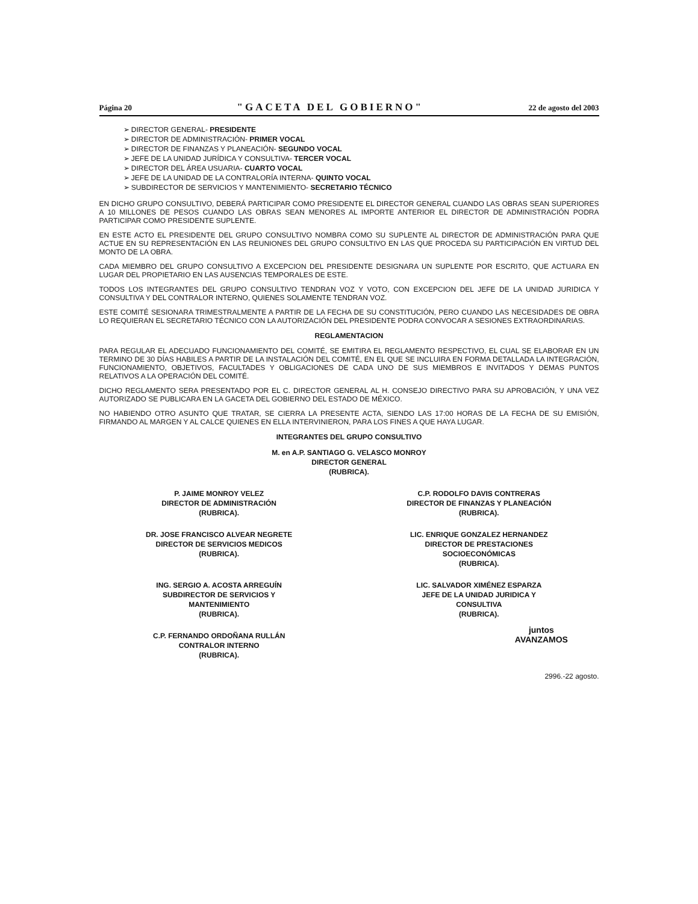Página 20 "GACETA DEL GOBIERNO" 22 de agosto del 2003
➢ DIRECTOR GENERAL- PRESIDENTE
➢ DIRECTOR DE ADMINISTRACIÓN- PRIMER VOCAL
➢ DIRECTOR DE FINANZAS Y PLANEACIÓN- SEGUNDO VOCAL
➢ JEFE DE LA UNIDAD JURÍDICA Y CONSULTIVA- TERCER VOCAL
➢ DIRECTOR DEL ÁREA USUARIA- CUARTO VOCAL
➢ JEFE DE LA UNIDAD DE LA CONTRALORÍA INTERNA- QUINTO VOCAL
➢ SUBDIRECTOR DE SERVICIOS Y MANTENIMIENTO- SECRETARIO TÉCNICO
EN DICHO GRUPO CONSULTIVO, DEBERÁ PARTICIPAR COMO PRESIDENTE EL DIRECTOR GENERAL CUANDO LAS OBRAS SEAN SUPERIORES A 10 MILLONES DE PESOS CUANDO LAS OBRAS SEAN MENORES AL IMPORTE ANTERIOR EL DIRECTOR DE ADMINISTRACIÓN PODRA PARTICIPAR COMO PRESIDENTE SUPLENTE.
EN ESTE ACTO EL PRESIDENTE DEL GRUPO CONSULTIVO NOMBRA COMO SU SUPLENTE AL DIRECTOR DE ADMINISTRACIÓN PARA QUE ACTUE EN SU REPRESENTACIÓN EN LAS REUNIONES DEL GRUPO CONSULTIVO EN LAS QUE PROCEDA SU PARTICIPACIÓN EN VIRTUD DEL MONTO DE LA OBRA.
CADA MIEMBRO DEL GRUPO CONSULTIVO A EXCEPCION DEL PRESIDENTE DESIGNARA UN SUPLENTE POR ESCRITO, QUE ACTUARA EN LUGAR DEL PROPIETARIO EN LAS AUSENCIAS TEMPORALES DE ESTE.
TODOS LOS INTEGRANTES DEL GRUPO CONSULTIVO TENDRAN VOZ Y VOTO, CON EXCEPCION DEL JEFE DE LA UNIDAD JURIDICA Y CONSULTIVA Y DEL CONTRALOR INTERNO, QUIENES SOLAMENTE TENDRAN VOZ.
ESTE COMITÉ SESIONARA TRIMESTRALMENTE A PARTIR DE LA FECHA DE SU CONSTITUCIÓN, PERO CUANDO LAS NECESIDADES DE OBRA LO REQUIERAN EL SECRETARIO TÉCNICO CON LA AUTORIZACIÓN DEL PRESIDENTE PODRA CONVOCAR A SESIONES EXTRAORDINARIAS.
REGLAMENTACION
PARA REGULAR EL ADECUADO FUNCIONAMIENTO DEL COMITÉ, SE EMITIRA EL REGLAMENTO RESPECTIVO, EL CUAL SE ELABORAR EN UN TERMINO DE 30 DÍAS HABILES A PARTIR DE LA INSTALACIÓN DEL COMITÉ, EN EL QUE SE INCLUIRA EN FORMA DETALLADA LA INTEGRACIÓN, FUNCIONAMIENTO, OBJETIVOS, FACULTADES Y OBLIGACIONES DE CADA UNO DE SUS MIEMBROS E INVITADOS Y DEMAS PUNTOS RELATIVOS A LA OPERACIÓN DEL COMITÉ.
DICHO REGLAMENTO SERA PRESENTADO POR EL C. DIRECTOR GENERAL AL H. CONSEJO DIRECTIVO PARA SU APROBACIÓN, Y UNA VEZ AUTORIZADO SE PUBLICARA EN LA GACETA DEL GOBIERNO DEL ESTADO DE MÉXICO.
NO HABIENDO OTRO ASUNTO QUE TRATAR, SE CIERRA LA PRESENTE ACTA, SIENDO LAS 17:00 HORAS DE LA FECHA DE SU EMISIÓN, FIRMANDO AL MARGEN Y AL CALCE QUIENES EN ELLA INTERVINIERON, PARA LOS FINES A QUE HAYA LUGAR.
INTEGRANTES DEL GRUPO CONSULTIVO
M. en A.P. SANTIAGO G. VELASCO MONROY
DIRECTOR GENERAL
(RUBRICA).
P. JAIME MONROY VELEZ
DIRECTOR DE ADMINISTRACIÓN
(RUBRICA).
C.P. RODOLFO DAVIS CONTRERAS
DIRECTOR DE FINANZAS Y PLANEACIÓN
(RUBRICA).
DR. JOSE FRANCISCO ALVEAR NEGRETE
DIRECTOR DE SERVICIOS MEDICOS
(RUBRICA).
LIC. ENRIQUE GONZALEZ HERNANDEZ
DIRECTOR DE PRESTACIONES
SOCIOECONÓMICAS
(RUBRICA).
ING. SERGIO A. ACOSTA ARREGUÍN
SUBDIRECTOR DE SERVICIOS Y
MANTENIMIENTO
(RUBRICA).
LIC. SALVADOR XIMÉNEZ ESPARZA
JEFE DE LA UNIDAD JURIDICA Y
CONSULTIVA
(RUBRICA).
C.P. FERNANDO ORDOÑANA RULLÁN
CONTRALOR INTERNO
(RUBRICA).
juntos
AVANZAMOS
2996.-22 agosto.